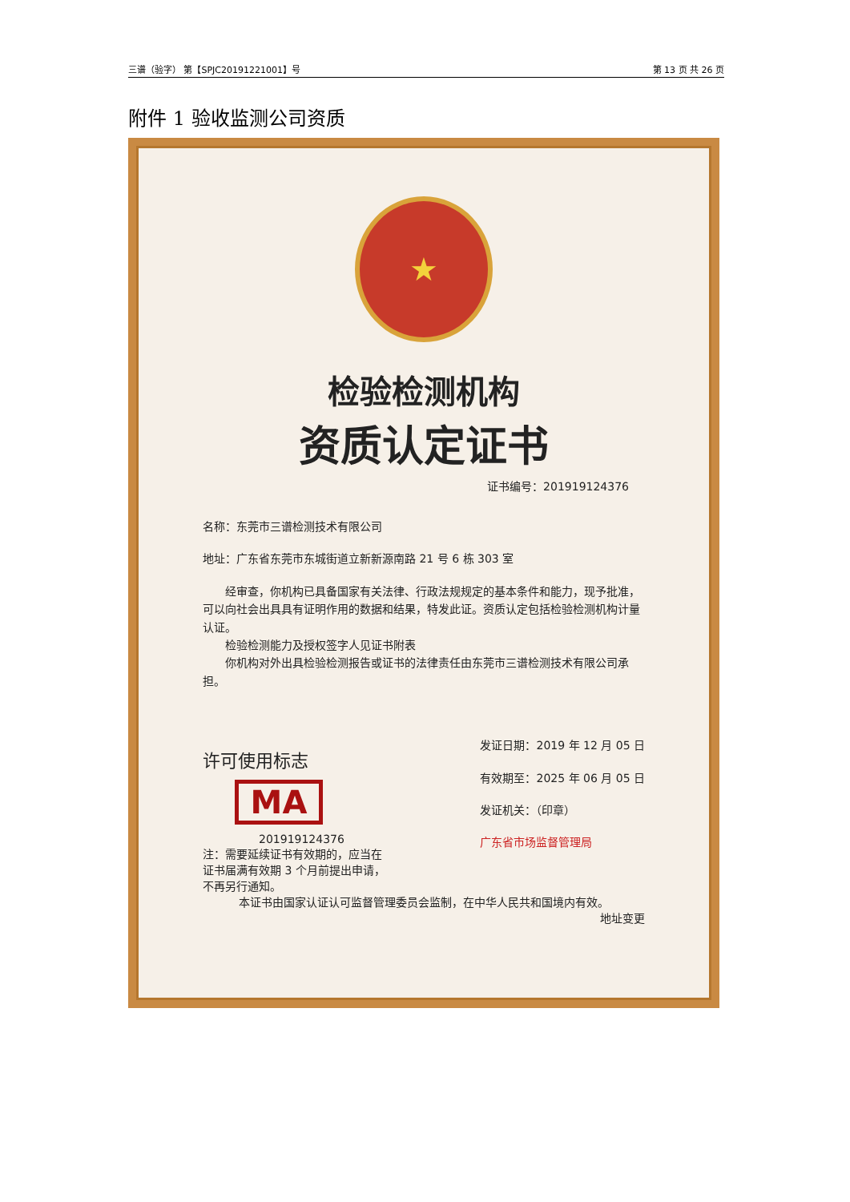三谱（验字） 第【SPJC20191221001】号 第 13 页 共 26 页
附件 1 验收监测公司资质
★
检验检测机构
资质认定证书
证书编号：201919124376
名称：东莞市三谱检测技术有限公司
地址：广东省东莞市东城街道立新新源南路 21 号 6 栋 303 室
　　经审查，你机构已具备国家有关法律、行政法规规定的基本条件和能力，现予批准，可以向社会出具具有证明作用的数据和结果，特发此证。资质认定包括检验检测机构计量认证。
　　检验检测能力及授权签字人见证书附表
　　你机构对外出具检验检测报告或证书的法律责任由东莞市三谱检测技术有限公司承担。
许可使用标志
MA
201919124376
注：需要延续证书有效期的，应当在
证书届满有效期 3 个月前提出申请，
不再另行通知。
发证日期：2019 年 12 月 05 日
有效期至：2025 年 06 月 05 日
发证机关：（印章）
广东省市场监督管理局
本证书由国家认证认可监督管理委员会监制，在中华人民共和国境内有效。
地址变更